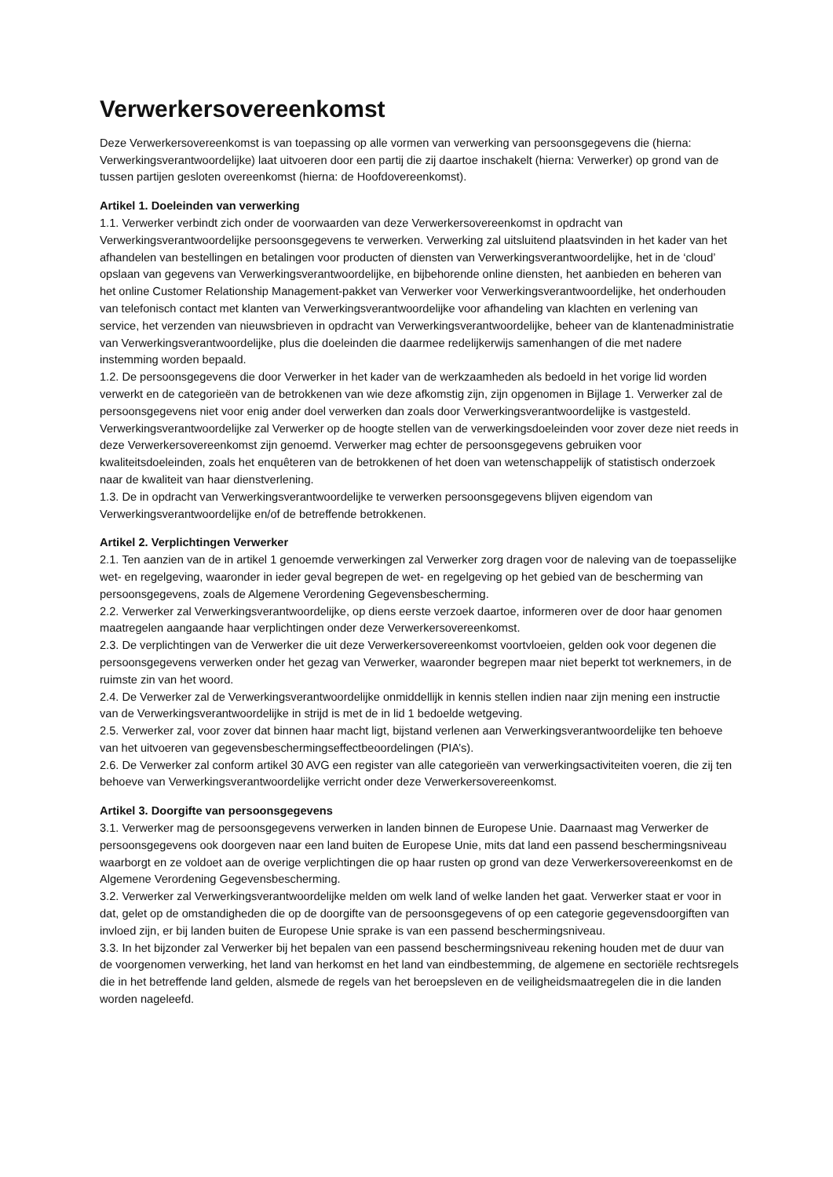Verwerkersovereenkomst
Deze Verwerkersovereenkomst is van toepassing op alle vormen van verwerking van persoonsgegevens die (hierna: Verwerkingsverantwoordelijke) laat uitvoeren door een partij die zij daartoe inschakelt (hierna: Verwerker) op grond van de tussen partijen gesloten overeenkomst (hierna: de Hoofdovereenkomst).
Artikel 1. Doeleinden van verwerking
1.1. Verwerker verbindt zich onder de voorwaarden van deze Verwerkersovereenkomst in opdracht van Verwerkingsverantwoordelijke persoonsgegevens te verwerken. Verwerking zal uitsluitend plaatsvinden in het kader van het afhandelen van bestellingen en betalingen voor producten of diensten van Verwerkingsverantwoordelijke, het in de ‘cloud’ opslaan van gegevens van Verwerkingsverantwoordelijke, en bijbehorende online diensten, het aanbieden en beheren van het online Customer Relationship Management-pakket van Verwerker voor Verwerkingsverantwoordelijke, het onderhouden van telefonisch contact met klanten van Verwerkingsverantwoordelijke voor afhandeling van klachten en verlening van service, het verzenden van nieuwsbrieven in opdracht van Verwerkingsverantwoordelijke, beheer van de klantenadministratie van Verwerkingsverantwoordelijke, plus die doeleinden die daarmee redelijkerwijs samenhangen of die met nadere instemming worden bepaald.
1.2. De persoonsgegevens die door Verwerker in het kader van de werkzaamheden als bedoeld in het vorige lid worden verwerkt en de categorieën van de betrokkenen van wie deze afkomstig zijn, zijn opgenomen in Bijlage 1. Verwerker zal de persoonsgegevens niet voor enig ander doel verwerken dan zoals door Verwerkingsverantwoordelijke is vastgesteld. Verwerkingsverantwoordelijke zal Verwerker op de hoogte stellen van de verwerkingsdoeleinden voor zover deze niet reeds in deze Verwerkersovereenkomst zijn genoemd. Verwerker mag echter de persoonsgegevens gebruiken voor kwaliteitsdoeleinden, zoals het enquêteren van de betrokkenen of het doen van wetenschappelijk of statistisch onderzoek naar de kwaliteit van haar dienstverlening.
1.3. De in opdracht van Verwerkingsverantwoordelijke te verwerken persoonsgegevens blijven eigendom van Verwerkingsverantwoordelijke en/of de betreffende betrokkenen.
Artikel 2. Verplichtingen Verwerker
2.1. Ten aanzien van de in artikel 1 genoemde verwerkingen zal Verwerker zorg dragen voor de naleving van de toepasselijke wet- en regelgeving, waaronder in ieder geval begrepen de wet- en regelgeving op het gebied van de bescherming van persoonsgegevens, zoals de Algemene Verordening Gegevensbescherming.
2.2. Verwerker zal Verwerkingsverantwoordelijke, op diens eerste verzoek daartoe, informeren over de door haar genomen maatregelen aangaande haar verplichtingen onder deze Verwerkersovereenkomst.
2.3. De verplichtingen van de Verwerker die uit deze Verwerkersovereenkomst voortvloeien, gelden ook voor degenen die persoonsgegevens verwerken onder het gezag van Verwerker, waaronder begrepen maar niet beperkt tot werknemers, in de ruimste zin van het woord.
2.4. De Verwerker zal de Verwerkingsverantwoordelijke onmiddellijk in kennis stellen indien naar zijn mening een instructie van de Verwerkingsverantwoordelijke in strijd is met de in lid 1 bedoelde wetgeving.
2.5. Verwerker zal, voor zover dat binnen haar macht ligt, bijstand verlenen aan Verwerkingsverantwoordelijke ten behoeve van het uitvoeren van gegevensbeschermingseffectbeoordelingen (PIA’s).
2.6. De Verwerker zal conform artikel 30 AVG een register van alle categorieën van verwerkingsactiviteiten voeren, die zij ten behoeve van Verwerkingsverantwoordelijke verricht onder deze Verwerkersovereenkomst.
Artikel 3. Doorgifte van persoonsgegevens
3.1. Verwerker mag de persoonsgegevens verwerken in landen binnen de Europese Unie. Daarnaast mag Verwerker de persoonsgegevens ook doorgeven naar een land buiten de Europese Unie, mits dat land een passend beschermingsniveau waarborgt en ze voldoet aan de overige verplichtingen die op haar rusten op grond van deze Verwerkersovereenkomst en de Algemene Verordening Gegevensbescherming.
3.2. Verwerker zal Verwerkingsverantwoordelijke melden om welk land of welke landen het gaat. Verwerker staat er voor in dat, gelet op de omstandigheden die op de doorgifte van de persoonsgegevens of op een categorie gegevensdoorgiften van invloed zijn, er bij landen buiten de Europese Unie sprake is van een passend beschermingsniveau.
3.3. In het bijzonder zal Verwerker bij het bepalen van een passend beschermingsniveau rekening houden met de duur van de voorgenomen verwerking, het land van herkomst en het land van eindbestemming, de algemene en sectoriële rechtsregels die in het betreffende land gelden, alsmede de regels van het beroepsleven en de veiligheidsmaatregelen die in die landen worden nageleefd.